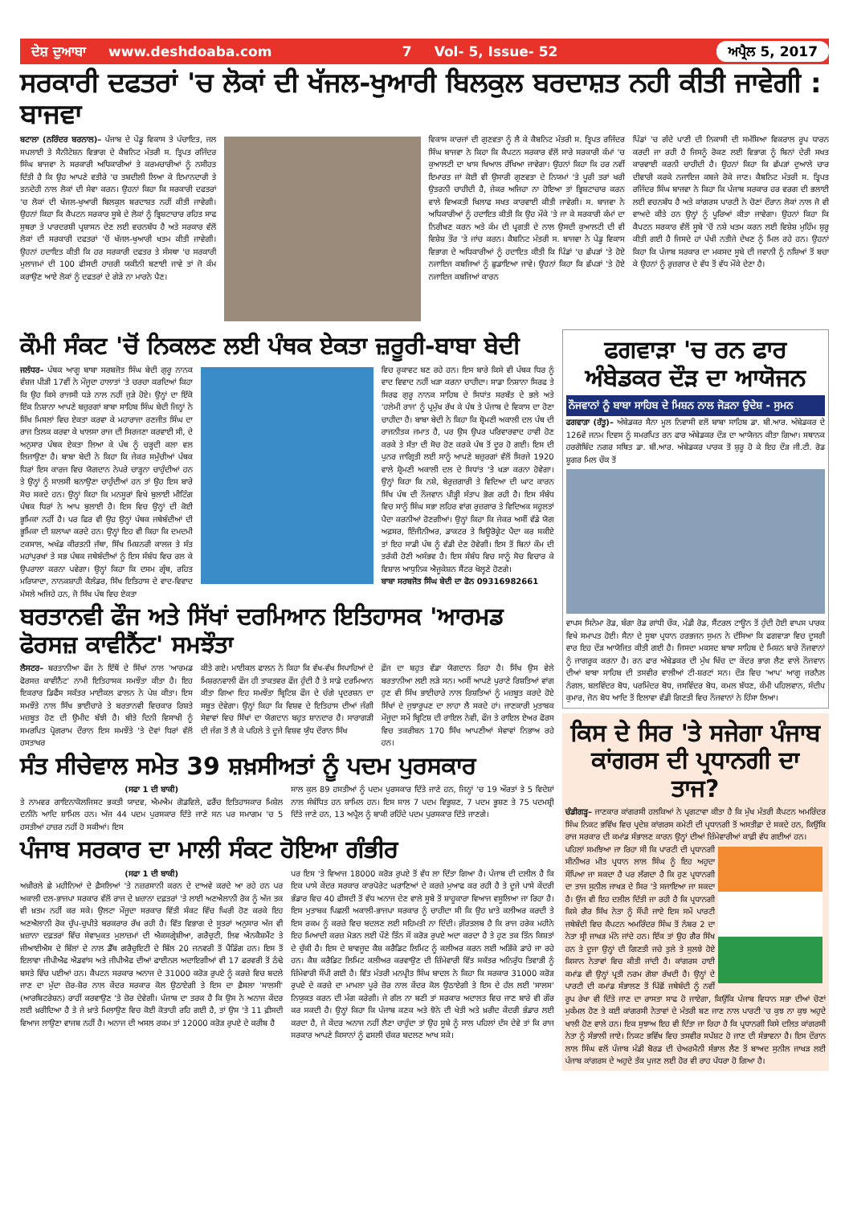ਦੇਸ਼ ਦੁਆਬਾ www.deshdoaba.com 7 Vol- 5, Issue- 52 ਅਪ੍ਰੈਲ 5, 2017
ਸਰਕਾਰੀ ਦਫਤਰਾਂ 'ਚ ਲੋਕਾਂ ਦੀ ਖੱਜਲ-ਖੁਆਰੀ ਬਿਲਕੁਲ ਬਰਦਾਸ਼ਤ ਨਹੀ ਕੀਤੀ ਜਾਵੇਗੀ : ਬਾਜਵਾ
ਬਟਾਲਾ (ਨਰਿੰਦਰ ਬਰਨਾਲ)– ਪੰਜਾਬ ਦੇ ਪੇਂਡੂ ਵਿਕਾਸ ਤੇ ਪੰਚਾਇਤ, ਜਲ ਸਪਲਾਈ ਤੇ ਸੈਨੀਟੇਸ਼ਨ ਵਿਭਾਗ ਦੇ ਕੈਬਨਿਟ ਮੰਤਰੀ ਸ. ਤ੍ਰਿਪਤ ਰਜਿੰਦਰ ਸਿੰਘ ਬਾਜਵਾ ਨੇ ਸਰਕਾਰੀ ਅਧਿਕਾਰੀਆਂ ਤੇ ਕਰਮਚਾਰੀਆਂ ਨੂੰ ਨਸੀਹਤ ਦਿੱਤੀ ਹੈ ਕਿ ਉਹ ਆਪਣੇ ਵਤੀਰੇ 'ਚ ਤਬਦੀਲੀ ਲਿਆ ਕੇ ਇਮਾਨਦਾਰੀ ਤੇ ਤਨਦੇਹੀ ਨਾਲ ਲੋਕਾਂ ਦੀ ਸੇਵਾ ਕਰਨ। ਉਹਨਾਂ ਕਿਹਾ ਕਿ ਸਰਕਾਰੀ ਦਫਤਰਾਂ 'ਚ ਲੋਕਾਂ ਦੀ ਖੱਜਲ-ਖੁਆਰੀ ਬਿਲਕੁਲ ਬਰਦਾਸ਼ਤ ਨਹੀਂ ਕੀਤੀ ਜਾਵੇਗੀ। ਉਹਨਾਂ ਕਿਹਾ ਕਿ ਕੈਪਟਨ ਸਰਕਾਰ ਸੂਬੇ ਦੇ ਲੋਕਾਂ ਨੂੰ ਭ੍ਰਿਸ਼ਟਾਚਾਰ ਰਹਿਤ ਸਾਫ ਸੁਥਰਾ ਤੇ ਪਾਰਦਰਸ਼ੀ ਪ੍ਰਸ਼ਾਸਨ ਦੇਣ ਲਈ ਵਚਨਬੱਧ ਹੈ ਅਤੇ ਸਰਕਾਰ ਵੱਲੋਂ ਲੋਕਾਂ ਦੀ ਸਰਕਾਰੀ ਦਫਤਰਾਂ 'ਚੋਂ ਖੱਜਲ-ਖੁਆਰੀ ਖਤਮ ਕੀਤੀ ਜਾਵੇਗੀ। ਉਹਨਾਂ ਹਦਾਇਤ ਕੀਤੀ ਕਿ ਹਰ ਸਰਕਾਰੀ ਦਫਤਰ ਤੇ ਸੰਸਥਾ 'ਚ ਸਰਕਾਰੀ ਮੁਲਾਜਮਾਂ ਦੀ 100 ਫੀਸਦੀ ਹਾਜ਼ਰੀ ਯਕੀਨੀ ਬਣਾਈ ਜਾਵੇ ਤਾਂ ਜੋ ਕੰਮ ਕਰਾਉਣ ਆਏ ਲੋਕਾਂ ਨੂੰ ਦਫਤਰਾਂ ਦੇ ਗੇੜੇ ਨਾ ਮਾਰਨੇ ਪੈਣ।
ਵਿਕਾਸ ਕਾਰਜਾਂ ਦੀ ਗੁਣਵਤਾ ਨੂੰ ਲੈ ਕੇ ਕੈਬਨਿਟ ਮੰਤਰੀ ਸ. ਤ੍ਰਿਪਤ ਰਜਿੰਦਰ ਸਿੰਘ ਬਾਜਵਾ ਨੇ ਕਿਹਾ ਕਿ ਕੈਪਟਨ ਸਰਕਾਰ ਵੱਲੋਂ ਸਾਰੇ ਸਰਕਾਰੀ ਕੰਮਾਂ 'ਚ ਕੁਆਲਟੀ ਦਾ ਖਾਸ ਖਿਆਲ ਰੱਖਿਆ ਜਾਵੇਗਾ। ਉਹਨਾਂ ਕਿਹਾ ਕਿ ਹਰ ਨਵੀਂ ਇਮਾਰਤ ਜਾਂ ਕੋਈ ਵੀ ਉਸਾਰੀ ਗੁਣਵਤਾ ਦੇ ਨਿਯਮਾਂ 'ਤੇ ਪੂਰੀ ਤਰਾਂ ਖਰੀ ਉਤਰਨੀ ਚਾਹੀਦੀ ਹੈ, ਜੇਕਰ ਅਜਿਹਾ ਨਾ ਹੋਇਆ ਤਾਂ ਭ੍ਰਿਸ਼ਟਾਚਾਰ ਕਰਨ ਵਾਲੇ ਵਿਅਕਤੀ ਖਿਲਾਫ ਸਖਤ ਕਾਰਵਾਈ ਕੀਤੀ ਜਾਵੇਗੀ। ਸ. ਬਾਜਵਾ ਨੇ ਅਧਿਕਾਰੀਆਂ ਨੂੰ ਹਦਾਇਤ ਕੀਤੀ ਕਿ ਉਹ ਮੌਕੇ 'ਤੇ ਜਾ ਕੇ ਸਰਕਾਰੀ ਕੰਮਾਂ ਦਾ ਨਿਰੀਖਣ ਕਰਨ ਅਤੇ ਕੰਮ ਦੀ ਪ੍ਰਗਤੀ ਦੇ ਨਾਲ ਉਸਦੀ ਕੁਆਲਟੀ ਦੀ ਵੀ ਵਿਸ਼ੇਸ਼ ਤੌਰ 'ਤੇ ਜਾਂਚ ਕਰਨ। ਕੈਬਨਿਟ ਮੰਤਰੀ ਸ. ਬਾਜਵਾ ਨੇ ਪੇਂਡੂ ਵਿਕਾਸ ਵਿਭਾਗ ਦੇ ਅਧਿਕਾਰੀਆਂ ਨੂੰ ਹਦਾਇਤ ਕੀਤੀ ਕਿ ਪਿੰਡਾਂ 'ਚ ਛੱਪੜਾਂ 'ਤੇ ਹੋਏ ਨਜਾਇਜ ਕਬਜਿਆਂ ਨੂੰ ਛੁਡਾਇਆ ਜਾਵੇ। ਉਹਨਾਂ ਕਿਹਾ ਕਿ ਛੱਪੜਾਂ 'ਤੇ ਹੋਏ ਨਜਾਇਜ ਕਬਜਿਆਂ ਕਾਰਨ
ਪਿੰਡਾਂ 'ਚ ਗੰਦੇ ਪਾਣੀ ਦੀ ਨਿਕਾਸੀ ਦੀ ਸਮੱਸਿਆ ਵਿਕਰਾਲ ਰੂਪ ਧਾਰਨ ਕਰਦੀ ਜਾ ਰਹੀ ਹੈ ਜਿਸਨੂੰ ਰੋਕਣ ਲਈ ਵਿਭਾਗ ਨੂੰ ਬਿਨਾਂ ਦੇਰੀ ਸਖਤ ਕਾਰਵਾਈ ਕਰਨੀ ਚਾਹੀਦੀ ਹੈ। ਉਹਨਾਂ ਕਿਹਾ ਕਿ ਛੱਪੜਾਂ ਦੁਆਲੇ ਚਾਰ ਦੀਵਾਰੀ ਕਰਕੇ ਨਜਾਇਜ ਕਬਜੇ ਰੋਕੇ ਜਾਣ। ਕੈਬਨਿਟ ਮੰਤਰੀ ਸ. ਤ੍ਰਿਪਤ ਰਜਿੰਦਰ ਸਿੰਘ ਬਾਜਵਾ ਨੇ ਕਿਹਾ ਕਿ ਪੰਜਾਬ ਸਰਕਾਰ ਹਰ ਵਰਗ ਦੀ ਭਲਾਈ ਲਈ ਵਚਨਬੱਧ ਹੈ ਅਤੇ ਕਾਂਗਰਸ ਪਾਰਟੀ ਨੇ ਚੋਣਾਂ ਦੌਰਾਨ ਲੋਕਾਂ ਨਾਲ ਜੋ ਵੀ ਵਾਅਦੇ ਕੀਤੇ ਹਨ ਉਨ੍ਹਾਂ ਨੂੰ ਪੂਰਿਆਂ ਕੀਤਾ ਜਾਵੇਗਾ। ਉਹਨਾਂ ਕਿਹਾ ਕਿ ਕੈਪਟਨ ਸਰਕਾਰ ਵੱਲੋਂ ਸੂਬੇ 'ਚੋਂ ਨਸ਼ੇ ਖਤਮ ਕਰਨ ਲਈ ਵਿਸ਼ੇਸ਼ ਮੁਹਿੰਮ ਸ਼ੁਰੂ ਕੀਤੀ ਗਈ ਹੈ ਜਿਸਦੇ ਹਾਂ ਪੱਖੀ ਨਤੀਜੇ ਦੇਖਣ ਨੂੰ ਮਿਲ ਰਹੇ ਹਨ। ਉਹਨਾਂ ਕਿਹਾ ਕਿ ਪੰਜਾਬ ਸਰਕਾਰ ਦਾ ਮਕਸਦ ਸੂਬੇ ਦੀ ਜਵਾਨੀ ਨੂੰ ਨਸ਼ਿਆਂ ਤੋਂ ਬਚਾ ਕੇ ਉਹਨਾਂ ਨੂੰ ਰੁਜ਼ਗਾਰ ਦੇ ਵੱਧ ਤੋਂ ਵੱਧ ਮੌਕੇ ਦੇਣਾ ਹੈ।
ਕੌਮੀ ਸੰਕਟ 'ਚੋਂ ਨਿਕਲਣ ਲਈ ਪੰਥਕ ਏਕਤਾ ਜ਼ਰੂਰੀ-ਬਾਬਾ ਬੇਦੀ
ਜਲੰਧਰ– ਪੰਥਕ ਆਗੂ ਬਾਬਾ ਸਰਬਜੋਤ ਸਿੰਘ ਬੇਦੀ ਗੁਰੂ ਨਾਨਕ ਵੰਸ਼ਜ ਪੀੜੀ 17ਵੀਂ ਨੇ ਮੌਜੂਦਾ ਹਾਲਾਤਾਂ 'ਤੇ ਚਰਚਾ ਕਰਦਿਆਂ ਕਿਹਾ ਕਿ ਉਹ ਕਿਸੇ ਰਾਜਸੀ ਧੜੇ ਨਾਲ ਨਹੀਂ ਜੁੜੇ ਹੋਏ। ਉਨ੍ਹਾਂ ਦਾ ਇੱਕੋ ਇੱਕ ਨਿਸ਼ਾਨਾ ਆਪਣੇ ਬਜ਼ੁਰਗਾਂ ਬਾਬਾ ਸਾਹਿਬ ਸਿੰਘ ਬੇਦੀ ਜਿਨ੍ਹਾਂ ਨੇ ਸਿੱਖ ਮਿਸਲਾਂ ਵਿਚ ਏਕਤਾ ਕਰਵਾ ਕੇ ਮਹਾਰਾਜਾ ਰਣਜੀਤ ਸਿੰਘ ਦਾ ਰਾਜ ਤਿਲਕ ਕਰਵਾ ਕੇ ਖਾਲਸਾ ਰਾਜ ਦੀ ਸਿਰਜਣਾ ਕਰਵਾਈ ਸੀ, ਦੇ ਅਨੁਸਾਰ ਪੰਥਕ ਏਕਤਾ ਲਿਆ ਕੇ ਪੰਥ ਨੂੰ ਚੜ੍ਹਦੀ ਕਲਾ ਵਲ ਲਿਜਾਉਣਾ ਹੈ। ਬਾਬਾ ਬੇਦੀ ਨੇ ਕਿਹਾ ਕਿ ਜੇਕਰ ਸਮੁੱਚੀਆਂ ਪੰਥਕ ਧਿਰਾਂ ਇਸ ਕਾਰਜ ਵਿਚ ਯੋਗਦਾਨ ਨੇਪਰੇ ਚਾੜ੍ਹਨਾ ਚਾਹੁੰਦੀਆਂ ਹਨ ਤੇ ਉਨ੍ਹਾਂ ਨੂੰ ਸਾਲਸੀ ਬਨਾਉਣਾ ਚਾਹੁੰਦੀਆਂ ਹਨ ਤਾਂ ਉਹ ਇਸ ਬਾਰੇ ਸੋਚ ਸਕਦੇ ਹਨ। ਉਨ੍ਹਾਂ ਕਿਹਾ ਕਿ ਮਨਸੂਰਾਂ ਵਿਖੇ ਬੁਲਾਈ ਮੀਟਿੰਗ ਪੰਥਕ ਧਿਰਾਂ ਨੇ ਆਪ ਬੁਲਾਈ ਹੈ। ਇਸ ਵਿਚ ਉਨ੍ਹਾਂ ਦੀ ਕੋਈ ਭੂਮਿਕਾ ਨਹੀਂ ਹੈ। ਪਰ ਫਿਰ ਵੀ ਉਹ ਉਨ੍ਹਾਂ ਪੰਥਕ ਜਥੇਬੰਦੀਆਂ ਦੀ ਭੂਮਿਕਾ ਦੀ ਸ਼ਲਾਘਾ ਕਰਦੇ ਹਨ। ਉਨ੍ਹਾਂ ਇਹ ਵੀ ਕਿਹਾ ਕਿ ਦਮਦਮੀ ਟਕਸਾਲ, ਅਖੰਡ ਕੀਰਤਨੀ ਜੱਥਾ, ਸਿੱਖ ਮਿਸ਼ਨਰੀ ਕਾਲਜ ਤੇ ਸੰਤ ਮਹਾਂਪੁਰਖਾਂ ਤੇ ਸਭ ਪੰਥਕ ਜਥੇਬੰਦੀਆਂ ਨੂੰ ਇਸ ਸੰਬੰਧ ਵਿਚ ਰਲ ਕੇ ਉਪਰਾਲਾ ਕਰਨਾ ਪਵੇਗਾ। ਉਨ੍ਹਾਂ ਕਿਹਾ ਕਿ ਦਸਮ ਗ੍ਰੰਥ, ਰਹਿਤ ਮਰਿਯਾਦਾ, ਨਾਨਕਸ਼ਾਹੀ ਕੈਲੰਡਰ, ਸਿੱਖ ਇਤਿਹਾਸ ਦੇ ਵਾਦ-ਵਿਵਾਦ ਮੱਸਲੇ ਅਜਿਹੇ ਹਨ, ਜੋ ਸਿੱਖ ਪੰਥ ਵਿਚ ਏਕਤਾ
ਵਿਚ ਰੁਕਾਵਟ ਬਣ ਰਹੇ ਹਨ। ਇਸ ਬਾਰੇ ਕਿਸੇ ਵੀ ਪੰਥਕ ਧਿਰ ਨੂੰ ਵਾਦ ਵਿਵਾਦ ਨਹੀਂ ਖੜਾ ਕਰਨਾ ਚਾਹੀਦਾ। ਸਾਡਾ ਨਿਸ਼ਾਨਾ ਸਿਰਫ ਤੇ ਸਿਰਫ ਗੁਰੂ ਨਾਨਕ ਸਾਹਿਬ ਦੇ ਸਿਧਾਂਤ ਸਰਬੱਤ ਦੇ ਭਲੇ ਅਤੇ 'ਹਲੇਮੀ ਰਾਜ' ਨੂੰ ਪ੍ਰਮੁੱਖ ਰੱਖ ਕੇ ਪੰਥ ਤੇ ਪੰਜਾਬ ਦੇ ਵਿਕਾਸ ਦਾ ਹੋਣਾ ਚਾਹੀਦਾ ਹੈ। ਬਾਬਾ ਬੇਦੀ ਨੇ ਕਿਹਾ ਕਿ ਸ਼੍ਰੋਮਣੀ ਅਕਾਲੀ ਦਲ ਪੰਥ ਦੀ ਰਾਜਨੀਤਕ ਜਮਾਤ ਹੈ, ਪਰ ਉਸ ਉਪਰ ਪਰਿਵਾਰਵਾਦ ਹਾਵੀ ਹੋਣ ਕਰਕੇ ਤੇ ਸੱਤਾ ਦੀ ਸੋਚ ਹੋਣ ਕਰਕੇ ਪੰਥ ਤੋਂ ਦੂਰ ਹੋ ਗਈ। ਇਸ ਦੀ ਪੁਨਰ ਜਾਗ੍ਰਿਤੀ ਲਈ ਸਾਨੂੰ ਆਪਣੇ ਬਜ਼ੁਰਗਾਂ ਵੱਲੋਂ ਸਿਰਜੇ 1920 ਵਾਲੇ ਸ਼੍ਰੋਮਣੀ ਅਕਾਲੀ ਦਲ ਦੇ ਸਿਧਾਂਤ 'ਤੇ ਖੜਾ ਕਰਨਾ ਹੋਵੇਗਾ। ਉਨ੍ਹਾਂ ਕਿਹਾ ਕਿ ਨਸ਼ੇ, ਬੇਰੁਜ਼ਗਾਰੀ ਤੇ ਵਿਦਿਆ ਦੀ ਘਾਟ ਕਾਰਨ ਸਿੱਖ ਪੰਥ ਦੀ ਨੌਜਵਾਨ ਪੀੜ੍ਹੀ ਸੰਤਾਪ ਭੋਗ ਰਹੀ ਹੈ। ਇਸ ਸੰਬੰਧ ਵਿਚ ਸਾਨੂੰ ਸਿੰਘ ਸਭਾ ਲਹਿਰ ਵਾਂਗ ਰੁਜ਼ਗਾਰ ਤੇ ਵਿਦਿਅਕ ਸਹੂਲਤਾਂ ਪੈਦਾ ਕਰਨੀਆਂ ਹੋਣਗੀਆਂ। ਉਨ੍ਹਾਂ ਕਿਹਾ ਕਿ ਜੇਕਰ ਅਸੀਂ ਵੱਡੇ ਯੋਗ ਅਫ਼ਸਰ, ਇੰਜੀਨੀਅਰ, ਡਾਕਟਰ ਤੇ ਬਿਊਰੋਕ੍ਰੇਟ ਪੈਦਾ ਕਰ ਸਕੀਏ ਤਾਂ ਇਹ ਸਾਡੀ ਪੰਥ ਨੂੰ ਵੱਡੀ ਦੇਣ ਹੋਵੇਗੀ। ਇਸ ਤੋਂ ਬਿਨਾਂ ਕੌਮ ਦੀ ਤਰੱਕੀ ਹੋਣੀ ਅਸੰਭਵ ਹੈ। ਇਸ ਸੰਬੰਧ ਵਿਚ ਸਾਨੂੰ ਸੋਚ ਵਿਚਾਰ ਕੇ ਵਿਸ਼ਾਲ ਆਧੁਨਿਕ ਐਜੂਕੇਸ਼ਨ ਸੈਂਟਰ ਖੋਲ੍ਹਣੇ ਹੋਣਗੇ।
ਬਾਬਾ ਸਰਬਜੋਤ ਸਿੰਘ ਬੇਦੀ ਦਾ ਫੋਨ 09316982661
ਬਰਤਾਨਵੀ ਫੌਜ ਅਤੇ ਸਿੱਖਾਂ ਦਰਮਿਆਨ ਇਤਿਹਾਸਕ 'ਆਰਮਡ ਫੋਰਸਜ਼ ਕਾਵੀਨੈਂਟ' ਸਮਝੌਤਾ
ਲੈਸਟਰ– ਬਰਤਾਨੀਆ ਫੌਜ ਨੇ ਇੱਥੋਂ ਦੇ ਸਿੱਖਾਂ ਨਾਲ 'ਆਰਮਡ ਫੋਰਸਜ਼ ਕਾਵੀਨੈਂਟ' ਨਾਮੀ ਇਤਿਹਾਸਕ ਸਮਝੌਤਾ ਕੀਤਾ ਹੈ। ਇਹ ਇਕਰਾਰ ਡਿਫੈਂਸ ਸਕੱਤਰ ਮਾਈਕਲ ਫਾਲਨ ਨੇ ਪੇਸ਼ ਕੀਤਾ। ਇਸ ਸਮਝੌਤੇ ਨਾਲ ਸਿੱਖ ਭਾਈਚਾਰੇ ਤੇ ਬਰਤਾਨਵੀ ਵਿਚਕਾਰ ਰਿਸ਼ਤੇ ਮਜ਼ਬੂਤ ਹੋਣ ਦੀ ਉਮੀਦ ਬੱਝੀ ਹੈ। ਬੀਤੇ ਦਿਨੀ ਵਿਸਾਖੀ ਨੂੰ ਸਮਰਪਿਤ ਪ੍ਰੋਗਰਾਮ ਦੌਰਾਨ ਇਸ ਸਮਝੌਤੇ 'ਤੇ ਦੋਵਾਂ ਧਿਰਾਂ ਵੱਲੋਂ ਹਸਤਾਖਰ
ਕੀਤੇ ਗਏ। ਮਾਈਕਲ ਫਾਲਨ ਨੇ ਕਿਹਾ ਕਿ ਵੱਖ-ਵੱਖ ਸਿਪਾਹਿਆਂ ਦੇ ਮਿਸ਼ਰਨਵਾਲੀ ਫੌਜ ਹੀ ਤਾਕਤਵਰ ਫੌਜ ਹੁੰਦੀ ਹੈ ਤੇ ਸਾਡੇ ਦਰਮਿਆਨ ਕੀਤਾ ਗਿਆ ਇਹ ਸਮਝੌਤਾ ਬ੍ਰਿਟਿਸ਼ ਫੌਜ ਦੇ ਚੰਗੇ ਪ੍ਰਦਰਸ਼ਨ ਦਾ ਸਬੂਤ ਦੇਵੇਗਾ। ਉਨ੍ਹਾਂ ਕਿਹਾ ਕਿ ਵਿਸ਼ਵ ਦੇ ਇਤਿਹਾਸ ਦੀਆਂ ਜੰਗੀ ਸੇਵਾਵਾਂ ਵਿਚ ਸਿੱਖਾਂ ਦਾ ਯੋਗਦਾਨ ਬਹੁਤ ਸ਼ਾਨਦਾਰ ਹੈ। ਸਾਰਾਗੜੀ ਦੀ ਜੰਗ ਤੋਂ ਲੈ ਕੇ ਪਹਿਲੇ ਤੇ ਦੂਜੇ ਵਿਸ਼ਵ ਯੁੱਧ ਦੌਰਾਨ ਸਿੱਖ
ਫ਼ੌਜ ਦਾ ਬਹੁਤ ਵੱਡਾ ਯੋਗਦਾਨ ਰਿਹਾ ਹੈ। ਸਿੱਖ ਉਸ ਵੇਲੇ ਬਰਤਾਨੀਆ ਲਈ ਲੜੇ ਸਨ। ਅਸੀਂ ਆਪਣੇ ਪੁਰਾਣੇ ਰਿਸ਼ਤਿਆਂ ਵਾਂਗ ਹੁਣ ਵੀ ਸਿੱਖ ਭਾਈਚਾਰੇ ਨਾਲ ਰਿਸ਼ਤਿਆਂ ਨੂੰ ਮਜ਼ਬੂਤ ਕਰਦੇ ਹੋਏ ਸਿੱਖਾਂ ਦੇ ਜੁਝਾਰੂਪਣ ਦਾ ਲਾਹਾ ਲੈ ਸਕਦੇ ਹਾਂ। ਜਾਣਕਾਰੀ ਮੁਤਾਬਕ ਮੌਜੂਦਾ ਸਮੇਂ ਬ੍ਰਿਟਿਸ਼ ਦੀ ਰਾਇਲ ਨੇਵੀ, ਫੌਜ ਤੇ ਰਾਇਲ ਏਅਰ ਫੋਰਸ ਵਿਚ ਤਕਰੀਬਨ 170 ਸਿੱਖ ਆਪਣੀਆਂ ਸੇਵਾਵਾਂ ਨਿਭਾਅ ਰਹੇ ਹਨ।
ਸੰਤ ਸੀਚੇਵਾਲ ਸਮੇਤ 39 ਸ਼ਖ਼ਸੀਅਤਾਂ ਨੂੰ ਪਦਮ ਪੁਰਸਕਾਰ
(ਸਫਾ 1 ਦੀ ਬਾਕੀ)
ਤੇ ਨਾਮਵਰ ਗਾਇਨਾਕੋਲਜਿਸਟ ਭਕਤੀ ਯਾਦਵ, ਐਮਐਮ ਗੋਡਵਿਲੇ, ਫਰੈਂਚ ਇਤਿਹਾਸਕਾਰ ਮਿਸ਼ੇਲ ਦਨੀਨੋ ਆਦਿ ਸ਼ਾਮਿਲ ਹਨ। ਅੱਜ 44 ਪਦਮ ਪੁਰਸਕਾਰ ਦਿੱਤੇ ਜਾਣੇ ਸਨ ਪਰ ਸਮਾਗਮ 'ਚ 5 ਹਸਤੀਆਂ ਹਾਜ਼ਰ ਨਹੀਂ ਹੋ ਸਕੀਆਂ। ਇਸ
ਸਾਲ ਕੁਲ 89 ਹਸਤੀਆਂ ਨੂੰ ਪਦਮ ਪੁਰਸਕਾਰ ਦਿੱਤੇ ਜਾਣੇ ਹਨ, ਜਿਨ੍ਹਾਂ 'ਚ 19 ਔਰਤਾਂ ਤੇ 5 ਵਿਦੇਸ਼ਾਂ ਨਾਲ ਸੰਬੰਧਿਤ ਹਨ ਸ਼ਾਮਿਲ ਹਨ। ਇਸ ਸਾਲ 7 ਪਦਮ ਵਿਭੂਸ਼ਣ, 7 ਪਦਮ ਭੂਸ਼ਣ ਤੇ 75 ਪਦਮਸ਼੍ਰੀ ਦਿੱਤੇ ਜਾਣੇ ਹਨ, 13 ਅਪ੍ਰੈਲ ਨੂੰ ਬਾਕੀ ਰਹਿੰਦੇ ਪਦਮ ਪੁਰਸਕਾਰ ਦਿੱਤੇ ਜਾਣਗੇ।
ਪੰਜਾਬ ਸਰਕਾਰ ਦਾ ਮਾਲੀ ਸੰਕਟ ਹੋਇਆ ਗੰਭੀਰ
(ਸਫਾ 1 ਦੀ ਬਾਕੀ)
ਅਖ਼ੀਰਲੇ ਛੇ ਮਹੀਨਿਆਂ ਦੇ ਫ਼ੈਸਲਿਆਂ 'ਤੇ ਨਜ਼ਰਸਾਨੀ ਕਰਨ ਦੇ ਦਾਅਵੇ ਕਰਦੇ ਆ ਰਹੇ ਹਨ ਪਰ ਅਕਾਲੀ ਦਲ-ਭਾਜਪਾ ਸਰਕਾਰ ਵੱਲੋਂ ਰਾਜ ਦੇ ਖ਼ਜ਼ਾਨਾ ਦਫ਼ਤਰਾਂ 'ਤੇ ਲਾਈ ਅਣਐਲਾਨੀ ਰੋਕ ਨੂੰ ਅੱਜ ਤਕ ਵੀ ਖ਼ਤਮ ਨਹੀਂ ਕਰ ਸਕੇ। ਉਲਟਾ ਮੌਜੂਦਾ ਸਰਕਾਰ ਵਿੱਤੀ ਸੰਕਟ ਵਿੱਚ ਘਿਰੀ ਹੋਣ ਕਰਕੇ ਇਹ ਅਣਐਲਾਨੀ ਰੋਕ ਚੁੱਪ-ਚੁਪੀਤੇ ਬਰਕਰਾਰ ਰੱਖ ਰਹੀ ਹੈ। ਵਿੱਤ ਵਿਭਾਗ ਦੇ ਸੂਤਰਾਂ ਅਨੁਸਾਰ ਅੱਜ ਵੀ ਖ਼ਜ਼ਾਨਾ ਦਫ਼ਤਰਾਂ ਵਿੱਚ ਸੇਵਾਮੁਕਤ ਮੁਲਾਜ਼ਮਾਂ ਦੀ ਐਕਸਗ੍ਰੇਸ਼ੀਆ, ਗਰੈਚੁਟੀ, ਲਿਵ ਐਨਕੈਸ਼ਮੈਂਟ ਤੇ ਜੀਆਈਐਸ ਦੇ ਬਿੱਲਾਂ ਦੇ ਨਾਲ ਡੈੱਥ ਗਰੈਚੁਇਟੀ ਦੇ ਬਿੱਲ 20 ਜਨਵਰੀ ਤੋਂ ਪੈਂਡਿੰਗ ਹਨ। ਇਸ ਤੋਂ ਇਲਾਵਾ ਜੀਪੀਐਫ ਐਡਵਾਂਸ ਅਤੇ ਜੀਪੀਐਫ ਦੀਆਂ ਫਾਈਨਲ ਅਦਾਇਗੀਆਂ ਵੀ 17 ਫਰਵਰੀ ਤੋਂ ਠੰਢੇ ਬਸਤੇ ਵਿੱਚ ਪਈਆਂ ਹਨ। ਕੈਪਟਨ ਸਰਕਾਰ ਅਨਾਜ ਦੇ 31000 ਕਰੋੜ ਰੁਪਏ ਨੂੰ ਕਰਜ਼ੇ ਵਿਚ ਬਦਲੇ ਜਾਣ ਦਾ ਮੁੱਦਾ ਜ਼ੋਰ-ਸ਼ੋਰ ਨਾਲ ਕੇਂਦਰ ਸਰਕਾਰ ਕੋਲ ਉਠਾਏਗੀ ਤੇ ਇਸ ਦਾ ਫ਼ੈਸਲਾ 'ਸਾਲਸੀ' (ਆਰਬਿਟਰੇਸ਼ਨ) ਰਾਹੀਂ ਕਰਵਾਉਣ 'ਤੇ ਜ਼ੋਰ ਦੇਵੇਗੀ। ਪੰਜਾਬ ਦਾ ਤਰਕ ਹੈ ਕਿ ਉਸ ਨੇ ਅਨਾਜ ਕੇਂਦਰ ਲਈ ਖ਼ਰੀਦਿਆ ਹੈ ਤੇ ਜੇ ਖ਼ਾਤੇ ਮਿਲਾਉਣ ਵਿਚ ਕੋਈ ਕੋਤਾਹੀ ਰਹਿ ਗਈ ਹੈ, ਤਾਂ ਉਸ 'ਤੇ 11 ਫ਼ੀਸਦੀ ਵਿਆਜ ਲਾਉਣਾ ਵਾਜਬ ਨਹੀਂ ਹੈ। ਅਨਾਜ ਦੀ ਅਸਲ ਰਕਮ ਤਾਂ 12000 ਕਰੋੜ ਰੁਪਏ ਦੇ ਕਰੀਬ ਹੈ
ਪਰ ਇਸ 'ਤੇ ਵਿਆਜ 18000 ਕਰੋੜ ਰੁਪਏ ਤੋਂ ਵੱਧ ਲਾ ਦਿੱਤਾ ਗਿਆ ਹੈ। ਪੰਜਾਬ ਦੀ ਦਲੀਲ ਹੈ ਕਿ ਇਕ ਪਾਸੇ ਕੇਂਦਰ ਸਰਕਾਰ ਕਾਰਪੋਰੇਟ ਘਰਾਣਿਆਂ ਦੇ ਕਰਜ਼ੇ ਮੁਆਫ ਕਰ ਰਹੀ ਹੈ ਤੇ ਦੂਜੇ ਪਾਸੇ ਕੇਂਦਰੀ ਭੰਡਾਰ ਵਿਚ 40 ਫੀਸਦੀ ਤੋਂ ਵੱਧ ਅਨਾਜ ਦੇਣ ਵਾਲੇ ਸੂਬੇ ਤੋਂ ਸ਼ਾਹੂਕਾਰਾ ਵਿਆਜ ਵਸੂਲਿਆ ਜਾ ਰਿਹਾ ਹੈ। ਇਸ ਮੁਤਾਬਕ ਪਿਛਲੀ ਅਕਾਲੀ-ਭਾਜਪਾ ਸਰਕਾਰ ਨੂੰ ਚਾਹੀਦਾ ਸੀ ਕਿ ਉਹ ਖ਼ਾਤੇ ਕਲੀਅਰ ਕਰਦੀ ਤੇ ਇਸ ਰਕਮ ਨੂੰ ਕਰਜ਼ੇ ਵਿਚ ਬਦਲਣ ਲਈ ਸਹਿਮਤੀ ਨਾ ਦਿੰਦੀ। ਗ਼ੌਰਤਲਬ ਹੈ ਕਿ ਰਾਜ ਹਰੇਕ ਮਹੀਨੇ ਇਹ ਮਿਆਦੀ ਕਰਜ਼ ਮੋੜਨ ਲਈ ਪੌਣੇ ਤਿੰਨ ਸੌ ਕਰੋੜ ਰੁਪਏ ਅਦਾ ਕਰਦਾ ਹੈ ਤੇ ਹੁਣ ਤਕ ਤਿੰਨ ਕਿਸ਼ਤਾਂ ਦੇ ਚੁੱਕੀ ਹੈ। ਇਸ ਦੇ ਬਾਵਜੂਦ ਕੈਸ਼ ਕਰੈਡਿਟ ਲਿਮਿਟ ਨੂੰ ਕਲੀਅਰ ਕਰਨ ਲਈ ਅੜਿੱਕੇ ਡਾਹੇ ਜਾ ਰਹੇ ਹਨ। ਕੈਸ਼ ਕਰੈਡਿਟ ਲਿਮਿਟ ਕਲੀਅਰ ਕਰਵਾਉਣ ਦੀ ਜ਼ਿੰਮੇਵਾਰੀ ਵਿੱਤ ਸਕੱਤਰ ਅਨਿਰੁੱਧ ਤਿਵਾੜੀ ਨੂੰ ਜ਼ਿੰਮੇਵਾਰੀ ਸੌਂਪੀ ਗਈ ਹੈ। ਵਿੱਤ ਮੰਤਰੀ ਮਨਪ੍ਰੀਤ ਸਿੰਘ ਬਾਦਲ ਨੇ ਕਿਹਾ ਕਿ ਸਰਕਾਰ 31000 ਕਰੋੜ ਰੁਪਏ ਦੇ ਕਰਜ਼ੇ ਦਾ ਮਾਮਲਾ ਪੂਰੇ ਜ਼ੋਰ ਨਾਲ ਕੇਂਦਰ ਕੋਲ ਉਠਾਏਗੀ ਤੇ ਇਸ ਦੇ ਹੱਲ ਲਈ 'ਸਾਲਸ' ਨਿਯੁਕਤ ਕਰਨ ਦੀ ਮੰਗ ਕਰੇਗੀ। ਜੇ ਗੱਲ ਨਾ ਬਣੀ ਤਾਂ ਸਰਕਾਰ ਅਦਾਲਤ ਵਿਚ ਜਾਣ ਬਾਰੇ ਵੀ ਗੌਰ ਕਰ ਸਕਦੀ ਹੈ। ਉਨ੍ਹਾਂ ਕਿਹਾ ਕਿ ਪੰਜਾਬ ਕਣਕ ਅਤੇ ਝੋਨੇ ਦੀ ਖੇਤੀ ਅਤੇ ਖ਼ਰੀਦ ਕੇਂਦਰੀ ਭੰਡਾਰ ਲਈ ਕਰਦਾ ਹੈ, ਜੇ ਕੇਂਦਰ ਅਨਾਜ ਨਹੀਂ ਲੈਣਾ ਚਾਹੁੰਦਾ ਤਾਂ ਉਹ ਸੂਬੇ ਨੂੰ ਸਾਲ ਪਹਿਲਾਂ ਦੱਸ ਦੇਵੇ ਤਾਂ ਕਿ ਰਾਜ ਸਰਕਾਰ ਆਪਣੇ ਕਿਸਾਨਾਂ ਨੂੰ ਫਸਲੀ ਚੱਕਰ ਬਦਲਣ ਆਖ ਸਕੇ।
ਫਗਵਾੜਾ 'ਚ ਰਨ ਫਾਰ ਅੰਬੇਡਕਰ ਦੌੜ ਦਾ ਆਯੋਜਨ
ਨੌਜਵਾਨਾਂ ਨੂੰ ਬਾਬਾ ਸਾਹਿਬ ਦੇ ਮਿਸ਼ਨ ਨਾਲ ਜੋੜਨਾ ਉਦੇਸ਼ - ਸੁਮਨ
ਫਗਵਾੜਾ (ਰੱਤੂ)– ਅੰਬੇਡਕਰ ਸੈਨਾ ਮੂਲ ਨਿਵਾਸੀ ਵਲੋਂ ਬਾਬਾ ਸਾਹਿਬ ਡਾ. ਬੀ.ਆਰ. ਅੰਬੇਡਕਰ ਦੇ 126ਵੇਂ ਜਨਮ ਦਿਵਸ ਨੂੰ ਸਮਰਪਿਤ ਰਨ ਫਾਰ ਅੰਬੇਡਕਰ ਦੌੜ ਦਾ ਆਯੋਜਨ ਕੀਤਾ ਗਿਆ। ਸਥਾਨਕ ਹਰਗੋਬਿੰਦ ਨਗਰ ਸਥਿਤ ਡਾ. ਬੀ.ਆਰ. ਅੰਬੇਡਕਰ ਪਾਰਕ ਤੋਂ ਸ਼ੁਰੂ ਹੋ ਕੇ ਇਹ ਦੌੜ ਜੀ.ਟੀ. ਰੋਡ ਸ਼ੂਗਰ ਮਿਲ ਚੌਕ ਤੋਂ
ਵਾਪਸ ਸਿਨੇਮਾ ਰੋਡ, ਬੰਗਾ ਰੋਡ ਗਾਂਧੀ ਚੌਕ, ਮੰਡੀ ਰੋਡ, ਸੈਂਟਰਲ ਟਾਊਨ ਤੋਂ ਹੁੰਦੀ ਹੋਈ ਵਾਪਸ ਪਾਰਕ ਵਿਖੇ ਸਮਾਪਤ ਹੋਈ। ਸੈਨਾ ਦੇ ਸੂਬਾ ਪ੍ਰਧਾਨ ਹਰਭਜਨ ਸੁਮਨ ਨੇ ਦੱਸਿਆ ਕਿ ਫਗਵਾੜਾ ਵਿਚ ਦੂਸਰੀ ਵਾਰ ਇਹ ਦੌੜ ਆਯੋਜਿਤ ਕੀਤੀ ਗਈ ਹੈ। ਜਿਸਦਾ ਮਕਸਦ ਬਾਬਾ ਸਾਹਿਬ ਦੇ ਮਿਸ਼ਨ ਬਾਰੇ ਨੌਜਵਾਨਾਂ ਨੂੰ ਜਾਗਰੂਕ ਕਰਨਾ ਹੈ। ਰਨ ਫਾਰ ਅੰਬੇਡਕਰ ਦੀ ਮੁੱਖ ਖਿੱਚ ਦਾ ਕੇਂਦਰ ਭਾਗ ਲੈਣ ਵਾਲੇ ਨੌਜਵਾਨ ਦੀਆਂ ਬਾਬਾ ਸਾਹਿਬ ਦੀ ਤਸਵੀਰ ਵਾਲੀਆਂ ਟੀ-ਸ਼ਰਟਾਂ ਸਨ। ਦੌੜ ਵਿਚ 'ਆਪ' ਆਗੂ ਜਰਨੈਲ ਨੰਗਲ, ਬਲਵਿੰਦਰ ਬੋਧ, ਪਰਮਿੰਦਰ ਬੋਧ, ਜਸਵਿੰਦਰ ਬੋਧ, ਕਮਲ ਬੱਧਣ, ਕੰਮੀ ਪਹਿਲਵਾਨ, ਸੰਦੀਪ ਕੁਮਾਰ, ਜੋਨ ਬੋਧ ਆਦਿ ਤੋਂ ਇਲਾਵਾ ਵੱਡੀ ਗਿਣਤੀ ਵਿਚ ਨੌਜਵਾਨਾਂ ਨੇ ਹਿੱਸਾ ਲਿਆ।
ਕਿਸ ਦੇ ਸਿਰ 'ਤੇ ਸਜੇਗਾ ਪੰਜਾਬ ਕਾਂਗਰਸ ਦੀ ਪ੍ਰਧਾਨਗੀ ਦਾ ਤਾਜ?
ਚੰਡੀਗੜ੍ਹ– ਜਾਣਕਾਰ ਕਾਂਗਰਸੀ ਹਲਕਿਆਂ ਨੇ ਪ੍ਰਗਟਾਵਾ ਕੀਤਾ ਹੈ ਕਿ ਮੁੱਖ ਮੰਤਰੀ ਕੈਪਟਨ ਅਮਰਿੰਦਰ ਸਿੰਘ ਨਿਕਟ ਭਵਿੱਖ ਵਿਚ ਪ੍ਰਦੇਸ਼ ਕਾਂਗਰਸ ਕਮੇਟੀ ਦੀ ਪ੍ਰਧਾਨਗੀ ਤੋਂ ਅਸਤੀਫ਼ਾ ਦੇ ਸਕਦੇ ਹਨ, ਕਿਉਂਕਿ ਰਾਜ ਸਰਕਾਰ ਦੀ ਕਮਾਂਡ ਸੰਭਾਲਣ ਕਾਰਨ ਉਨ੍ਹਾਂ ਦੀਆਂ ਜ਼ਿੰਮੇਵਾਰੀਆਂ ਕਾਫ਼ੀ ਵੱਧ ਗਈਆਂ ਹਨ।
ਪਹਿਲਾਂ ਸਮਝਿਆ ਜਾ ਰਿਹਾ ਸੀ ਕਿ ਪਾਰਟੀ ਦੀ ਪ੍ਰਧਾਨਗੀ ਸੀਨੀਅਰ ਮੀਤ ਪ੍ਰਧਾਨ ਲਾਲ ਸਿੰਘ ਨੂੰ ਇਹ ਅਹੁਦਾ ਸੌਂਪਿਆ ਜਾ ਸਕਦਾ ਹੈ ਪਰ ਲੱਗਦਾ ਹੈ ਕਿ ਹੁਣ ਪ੍ਰਧਾਨਗੀ ਦਾ ਤਾਜ ਸੁਨੀਲ ਜਾਖੜ ਦੇ ਸਿਰ 'ਤੇ ਸਜਾਇਆ ਜਾ ਸਕਦਾ ਹੈ। ਉਂਜ ਵੀ ਇਹ ਦਲੀਲ ਦਿੱਤੀ ਜਾ ਰਹੀ ਹੈ ਕਿ ਪ੍ਰਧਾਨਗੀ ਕਿਸੇ ਗੈਰ ਸਿੱਖ ਨੇਤਾ ਨੂੰ ਸੌਂਪੀ ਜਾਏ ਇਸ ਸਮੇਂ ਪਾਰਟੀ ਜਥੇਬੰਦੀ ਵਿਚ ਕੈਪਟਨ ਅਮਰਿੰਦਰ ਸਿੰਘ ਤੋਂ ਨੰਬਰ 2 ਦਾ ਨੇਤਾ ਸ੍ਰੀ ਜਾਖੜ ਮੰਨੇ ਜਾਂਦੇ ਹਨ। ਇੱਕ ਤਾਂ ਉਹ ਗੈਰ ਸਿੱਖ ਹਨ ਤੇ ਦੂਜਾ ਉਨ੍ਹਾਂ ਦੀ ਗਿਣਤੀ ਜਚੇ ਤੁਲੇ ਤੇ ਸੁਲਝੇ ਹੋਏ ਕਿਸਾਨ ਨੇਤਾਵਾਂ ਵਿਚ ਕੀਤੀ ਜਾਂਦੀ ਹੈ। ਕਾਂਗਰਸ ਹਾਈ ਕਮਾਂਡ ਵੀ ਉਨ੍ਹਾਂ ਪ੍ਰਤੀ ਨਰਮ ਗੋਸ਼ਾ ਰੱਖਦੀ ਹੈ। ਉਨ੍ਹਾਂ ਦੇ ਪਾਰਟੀ ਦੀ ਕਮਾਂਡ ਸੰਭਾਲਣ ਤੋਂ ਪਿੱਛੋਂ ਜਥੇਬੰਦੀ ਨੂੰ ਨਵੀਂ ਰੂਪ ਰੇਖਾ ਵੀ ਦਿੱਤੇ ਜਾਣ ਦਾ ਰਾਸਤਾ ਸਾਫ ਹੋ ਜਾਏਗਾ, ਕਿਉਂਕਿ ਪੰਜਾਬ ਵਿਧਾਨ ਸਭਾ ਦੀਆਂ ਚੋਣਾਂ ਮੁਕੰਮਲ ਹੋਣ ਤੇ ਕਈ ਕਾਂਗਰਸੀ ਨੇਤਾਵਾਂ ਦੇ ਮੰਤਰੀ ਬਣ ਜਾਣ ਨਾਲ ਪਾਰਟੀ 'ਚ ਕੁਝ ਨਾ ਕੁਝ ਅਹੁਦੇ ਖਾਲੀ ਹੋਣ ਵਾਲੇ ਹਨ। ਇਕ ਸੁਝਾਅ ਇਹ ਵੀ ਦਿੱਤਾ ਜਾ ਰਿਹਾ ਹੈ ਕਿ ਪ੍ਰਧਾਨਗੀ ਕਿਸੇ ਦਲਿਤ ਕਾਂਗਰਸੀ ਨੇਤਾ ਨੂੰ ਸੰਭਾਲੀ ਜਾਏ। ਨਿਕਟ ਭਵਿੱਖ ਵਿਚ ਤਸਵੀਰ ਸਪੱਸ਼ਟ ਹੋ ਜਾਣ ਦੀ ਸੰਭਾਵਨਾ ਹੈ। ਇਸ ਦੌਰਾਨ ਲਾਲ ਸਿੰਘ ਵਲੋਂ ਪੰਜਾਬ ਮੰਡੀ ਬੋਰਡ ਦੀ ਚੇਅਰਮੈਨੀ ਸੰਭਾਲ ਲੈਣ ਤੋਂ ਬਾਅਦ ਸੁਨੀਲ ਜਾਖੜ ਲਈ ਪੰਜਾਬ ਕਾਂਗਰਸ ਦੇ ਅਹੁਦੇ ਤੱਕ ਪੁਜਣ ਲਈ ਹੋਰ ਵੀ ਰਾਹ ਪੱਧਰਾ ਹੋ ਗਿਆ ਹੈ।